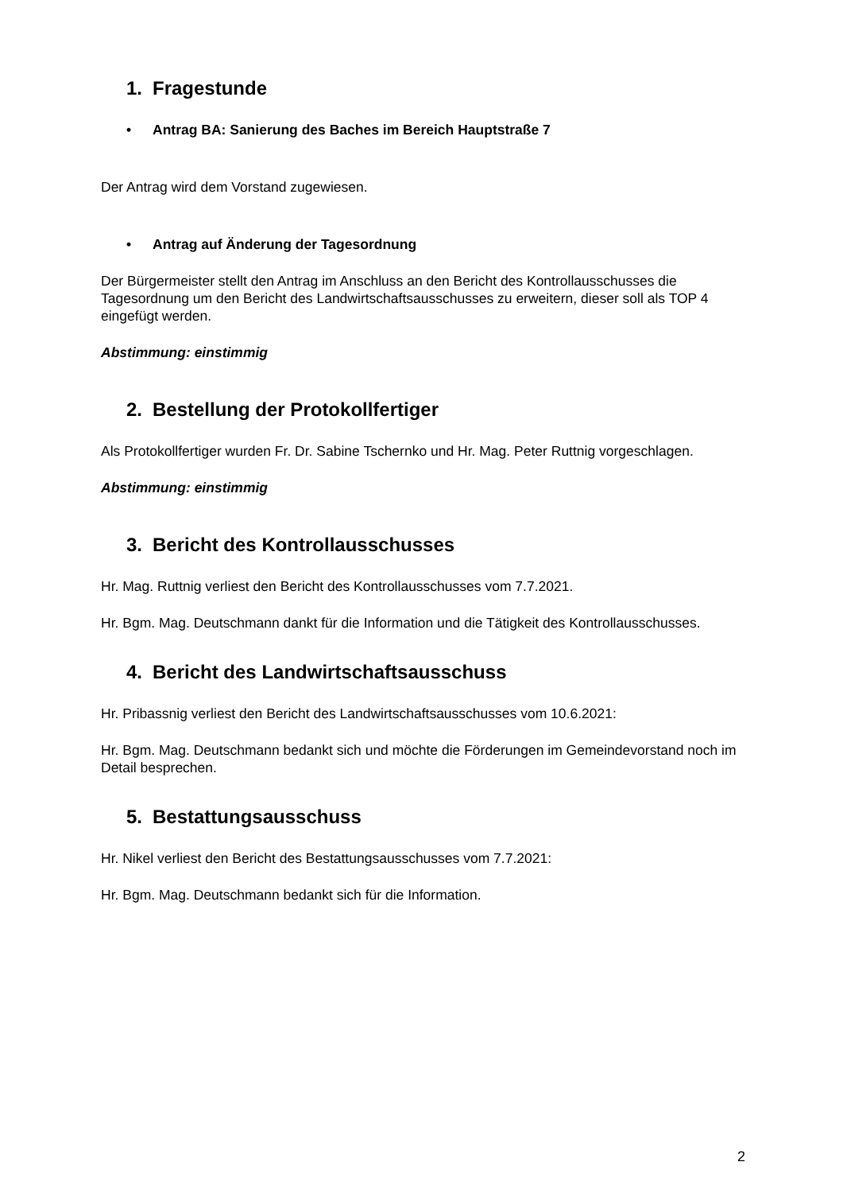1. Fragestunde
• Antrag BA: Sanierung des Baches im Bereich Hauptstraße 7
Der Antrag wird dem Vorstand zugewiesen.
• Antrag auf Änderung der Tagesordnung
Der Bürgermeister stellt den Antrag im Anschluss an den Bericht des Kontrollausschusses die Tagesordnung um den Bericht des Landwirtschaftsausschusses zu erweitern, dieser soll als TOP 4 eingefügt werden.
Abstimmung: einstimmig
2. Bestellung der Protokollfertiger
Als Protokollfertiger wurden Fr. Dr. Sabine Tschernko und Hr. Mag. Peter Ruttnig vorgeschlagen.
Abstimmung: einstimmig
3. Bericht des Kontrollausschusses
Hr. Mag. Ruttnig verliest den Bericht des Kontrollausschusses vom 7.7.2021.
Hr. Bgm. Mag. Deutschmann dankt für die Information und die Tätigkeit des Kontrollausschusses.
4. Bericht des Landwirtschaftsausschuss
Hr. Pribassnig verliest den Bericht des Landwirtschaftsausschusses vom 10.6.2021:
Hr. Bgm. Mag. Deutschmann bedankt sich und möchte die Förderungen im Gemeindevorstand noch im Detail besprechen.
5. Bestattungsausschuss
Hr. Nikel verliest den Bericht des Bestattungsausschusses vom 7.7.2021:
Hr. Bgm. Mag. Deutschmann bedankt sich für die Information.
2